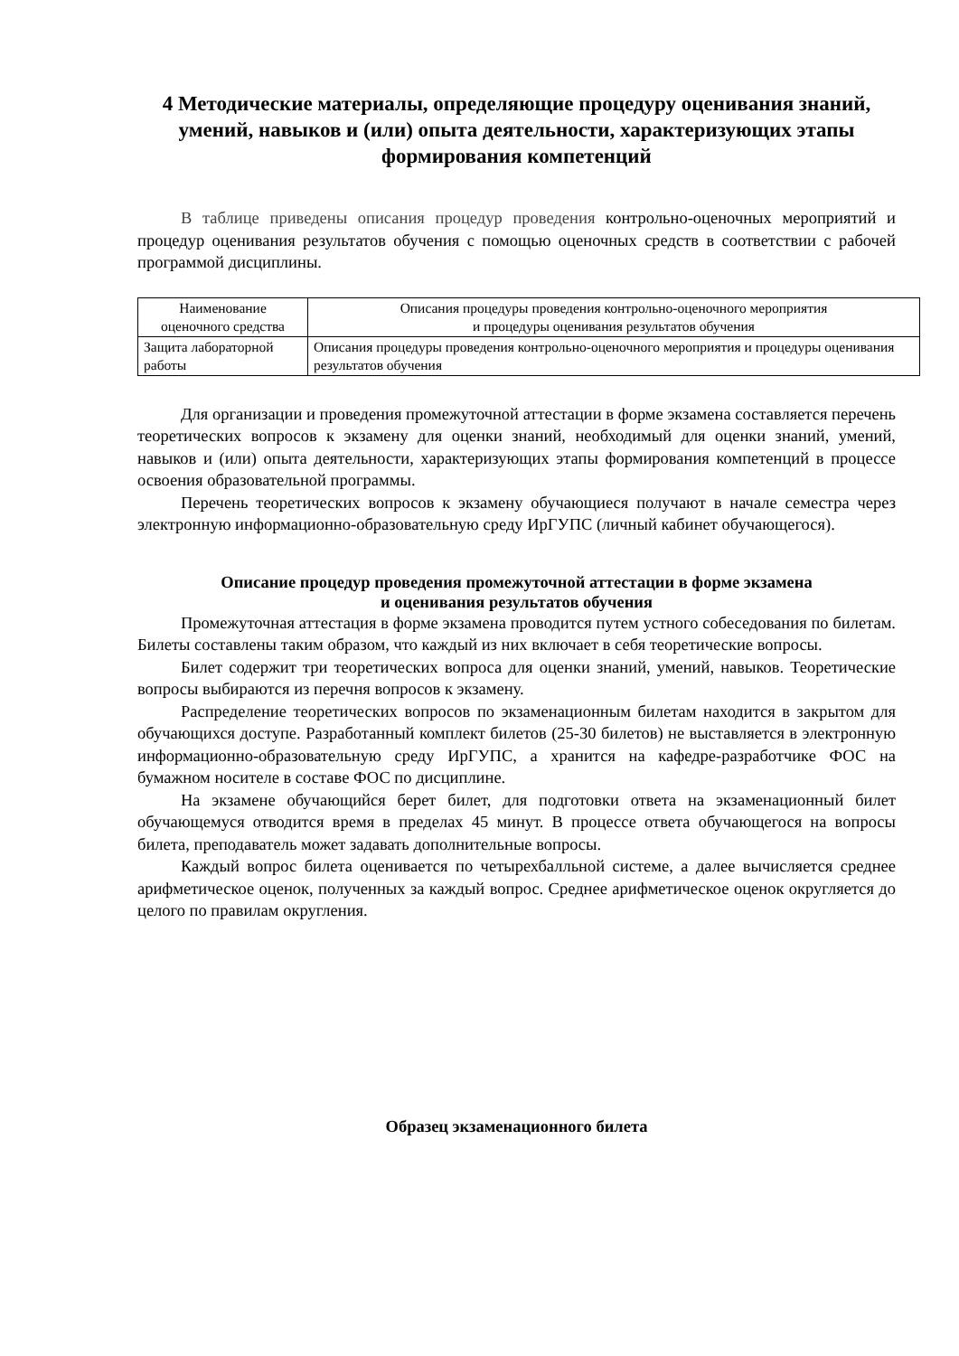4 Методические материалы, определяющие процедуру оценивания знаний, умений, навыков и (или) опыта деятельности, характеризующих этапы формирования компетенций
В таблице приведены описания процедур проведения контрольно-оценочных мероприятий и процедур оценивания результатов обучения с помощью оценочных средств в соответствии с рабочей программой дисциплины.
| Наименование оценочного средства | Описания процедуры проведения контрольно-оценочного мероприятия и процедуры оценивания результатов обучения |
| Защита лабораторной работы | Описания процедуры проведения контрольно-оценочного мероприятия и процедуры оценивания результатов обучения |
Для организации и проведения промежуточной аттестации в форме экзамена составляется перечень теоретических вопросов к экзамену для оценки знаний, необходимый для оценки знаний, умений, навыков и (или) опыта деятельности, характеризующих этапы формирования компетенций в процессе освоения образовательной программы.
Перечень теоретических вопросов к экзамену обучающиеся получают в начале семестра через электронную информационно-образовательную среду ИрГУПС (личный кабинет обучающегося).
Описание процедур проведения промежуточной аттестации в форме экзамена
и оценивания результатов обучения
Промежуточная аттестация в форме экзамена проводится путем устного собеседования по билетам. Билеты составлены таким образом, что каждый из них включает в себя теоретические вопросы.
Билет содержит три теоретических вопроса для оценки знаний, умений, навыков. Теоретические вопросы выбираются из перечня вопросов к экзамену.
Распределение теоретических вопросов по экзаменационным билетам находится в закрытом для обучающихся доступе. Разработанный комплект билетов (25-30 билетов) не выставляется в электронную информационно-образовательную среду ИрГУПС, а хранится на кафедре-разработчике ФОС на бумажном носителе в составе ФОС по дисциплине.
На экзамене обучающийся берет билет, для подготовки ответа на экзаменационный билет обучающемуся отводится время в пределах 45 минут. В процессе ответа обучающегося на вопросы билета, преподаватель может задавать дополнительные вопросы.
Каждый вопрос билета оценивается по четырехбалльной системе, а далее вычисляется среднее арифметическое оценок, полученных за каждый вопрос. Среднее арифметическое оценок округляется до целого по правилам округления.
Образец экзаменационного билета